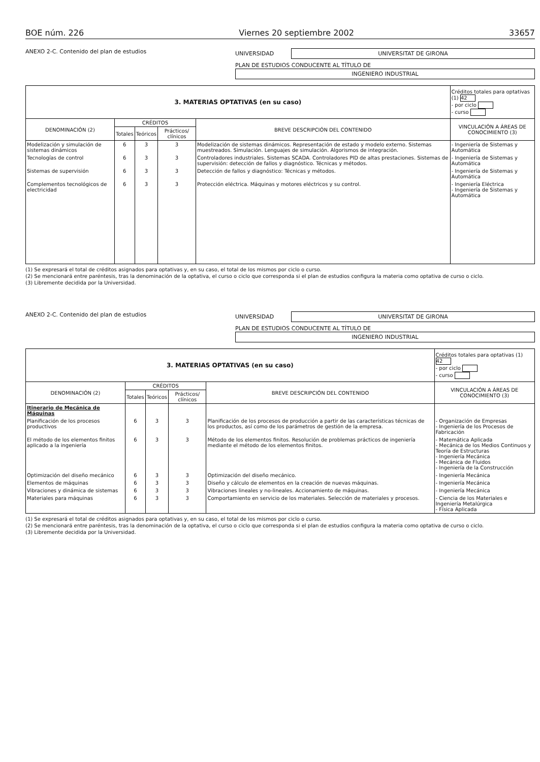BOE núm. 226 Viernes 20 septiembre 2002 33657
ANEXO 2-C. Contenido del plan de estudios
UNIVERSIDAD
UNIVERSITAT DE GIRONA
PLAN DE ESTUDIOS CONDUCENTE AL TÍTULO DE
INGENIERO INDUSTRIAL
| 3. MATERIAS OPTATIVAS (en su caso) | | | | | Créditos totales para optativas (1) 42 - por ciclo - curso |
| --- | --- | --- | --- | --- | --- |
| DENOMINACIÓN (2) | CRÉDITOS | | | BREVE DESCRIPCIÓN DEL CONTENIDO | VINCULACIÓN A ÁREAS DE CONOCIMIENTO (3) |
| | Totales | Teóricos | Prácticos/ clínicos | | |
| Modelización y simulación de sistemas dinámicos | 6 | 3 | 3 | Modelización de sistemas dinámicos. Representación de estado y modelo externo. Sistemas muestreados. Simulación. Lenguajes de simulación. Algorismos de integración. | - Ingeniería de Sistemas y Automática |
| Tecnologías de control | 6 | 3 | 3 | Controladores industriales. Sistemas SCADA. Controladores PID de altas prestaciones. Sistemas de supervisión: detección de fallos y diagnóstico. Técnicas y métodos. | - Ingeniería de Sistemas y Automática |
| Sistemas de supervisión | 6 | 3 | 3 | Detección de fallos y diagnóstico: Técnicas y métodos. | - Ingeniería de Sistemas y Automática |
| Complementos tecnológicos de electricidad | 6 | 3 | 3 | Protección eléctrica. Máquinas y motores eléctricos y su control. | - Ingeniería Eléctrica - Ingeniería de Sistemas y Automática |
(1) Se expresará el total de créditos asignados para optativas y, en su caso, el total de los mismos por ciclo o curso.
(2) Se mencionará entre paréntesis, tras la denominación de la optativa, el curso o ciclo que corresponda si el plan de estudios configura la materia como optativa de curso o ciclo.
(3) Libremente decidida por la Universidad.
ANEXO 2-C. Contenido del plan de estudios
UNIVERSIDAD
UNIVERSITAT DE GIRONA
PLAN DE ESTUDIOS CONDUCENTE AL TÍTULO DE
INGENIERO INDUSTRIAL
| 3. MATERIAS OPTATIVAS (en su caso) | | | | | Créditos totales para optativas (1) 42 - por ciclo - curso |
| --- | --- | --- | --- | --- | --- |
| DENOMINACIÓN (2) | CRÉDITOS | | | BREVE DESCRIPCIÓN DEL CONTENIDO | VINCULACIÓN A ÁREAS DE CONOCIMIENTO (3) |
| | Totales | Teóricos | Prácticos/ clínicos | | |
| Itinerario de Mecánica de Máquinas | | | | | |
| Planificación de los procesos productivos | 6 | 3 | 3 | Planificación de los procesos de producción a partir de las características técnicas de los productos, así como de los parámetros de gestión de la empresa. | - Organización de Empresas - Ingeniería de los Procesos de Fabricación |
| El método de los elementos finitos aplicado a la ingeniería | 6 | 3 | 3 | Método de los elementos finitos. Resolución de problemas prácticos de ingeniería mediante el método de los elementos finitos. | - Matemática Aplicada - Mecánica de los Medios Continuos y Teoría de Estructuras - Ingeniería Mecánica - Mecánica de Fluidos - Ingeniería de la Construcción |
| Optimización del diseño mecánico | 6 | 3 | 3 | Optimización del diseño mecánico. | - Ingeniería Mecánica |
| Elementos de máquinas | 6 | 3 | 3 | Diseño y cálculo de elementos en la creación de nuevas máquinas. | - Ingeniería Mecánica |
| Vibraciones y dinámica de sistemas | 6 | 3 | 3 | Vibraciones lineales y no-lineales. Accionamiento de máquinas. | - Ingeniería Mecánica |
| Materiales para máquinas | 6 | 3 | 3 | Comportamiento en servicio de los materiales. Selección de materiales y procesos. | - Ciencia de los Materiales e Ingeniería Metalúrgica - Física Aplicada |
(1) Se expresará el total de créditos asignados para optativas y, en su caso, el total de los mismos por ciclo o curso.
(2) Se mencionará entre paréntesis, tras la denominación de la optativa, el curso o ciclo que corresponda si el plan de estudios configura la materia como optativa de curso o ciclo.
(3) Libremente decidida por la Universidad.